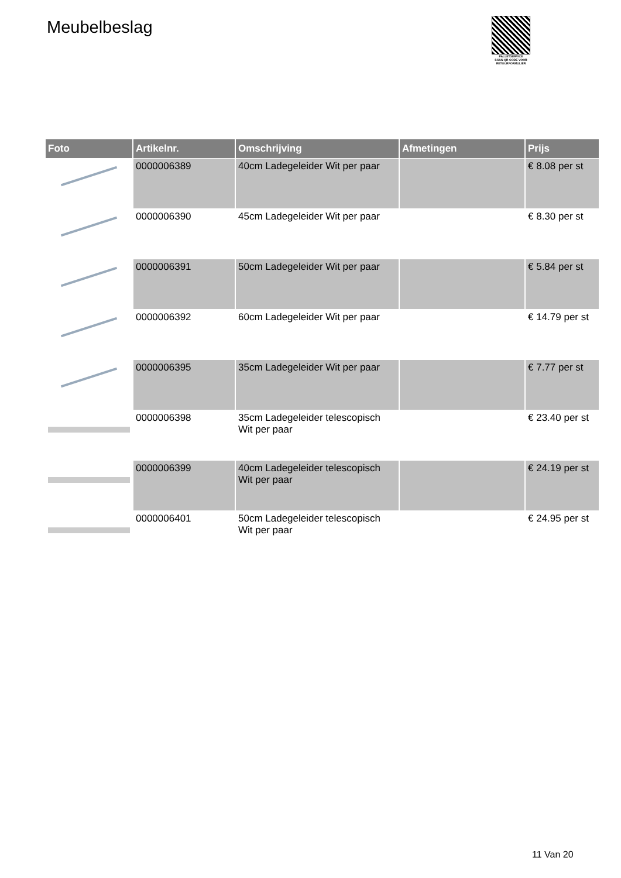Meubelbeslag
PALLETSERVICE
SCAN QR-CODE VOOR RETOURFORMULIER
| Foto | Artikelnr. | Omschrijving | Afmetingen | Prijs |
| --- | --- | --- | --- | --- |
| | 0000006389 | 40cm Ladegeleider Wit per paar | | € 8.08 per st |
| | 0000006390 | 45cm Ladegeleider Wit per paar | | € 8.30 per st |
| | 0000006391 | 50cm Ladegeleider Wit per paar | | € 5.84 per st |
| | 0000006392 | 60cm Ladegeleider Wit per paar | | € 14.79 per st |
| | 0000006395 | 35cm Ladegeleider Wit per paar | | € 7.77 per st |
| | 0000006398 | 35cm Ladegeleider telescopisch Wit per paar | | € 23.40 per st |
| | 0000006399 | 40cm Ladegeleider telescopisch Wit per paar | | € 24.19 per st |
| | 0000006401 | 50cm Ladegeleider telescopisch Wit per paar | | € 24.95 per st |
11 Van 20